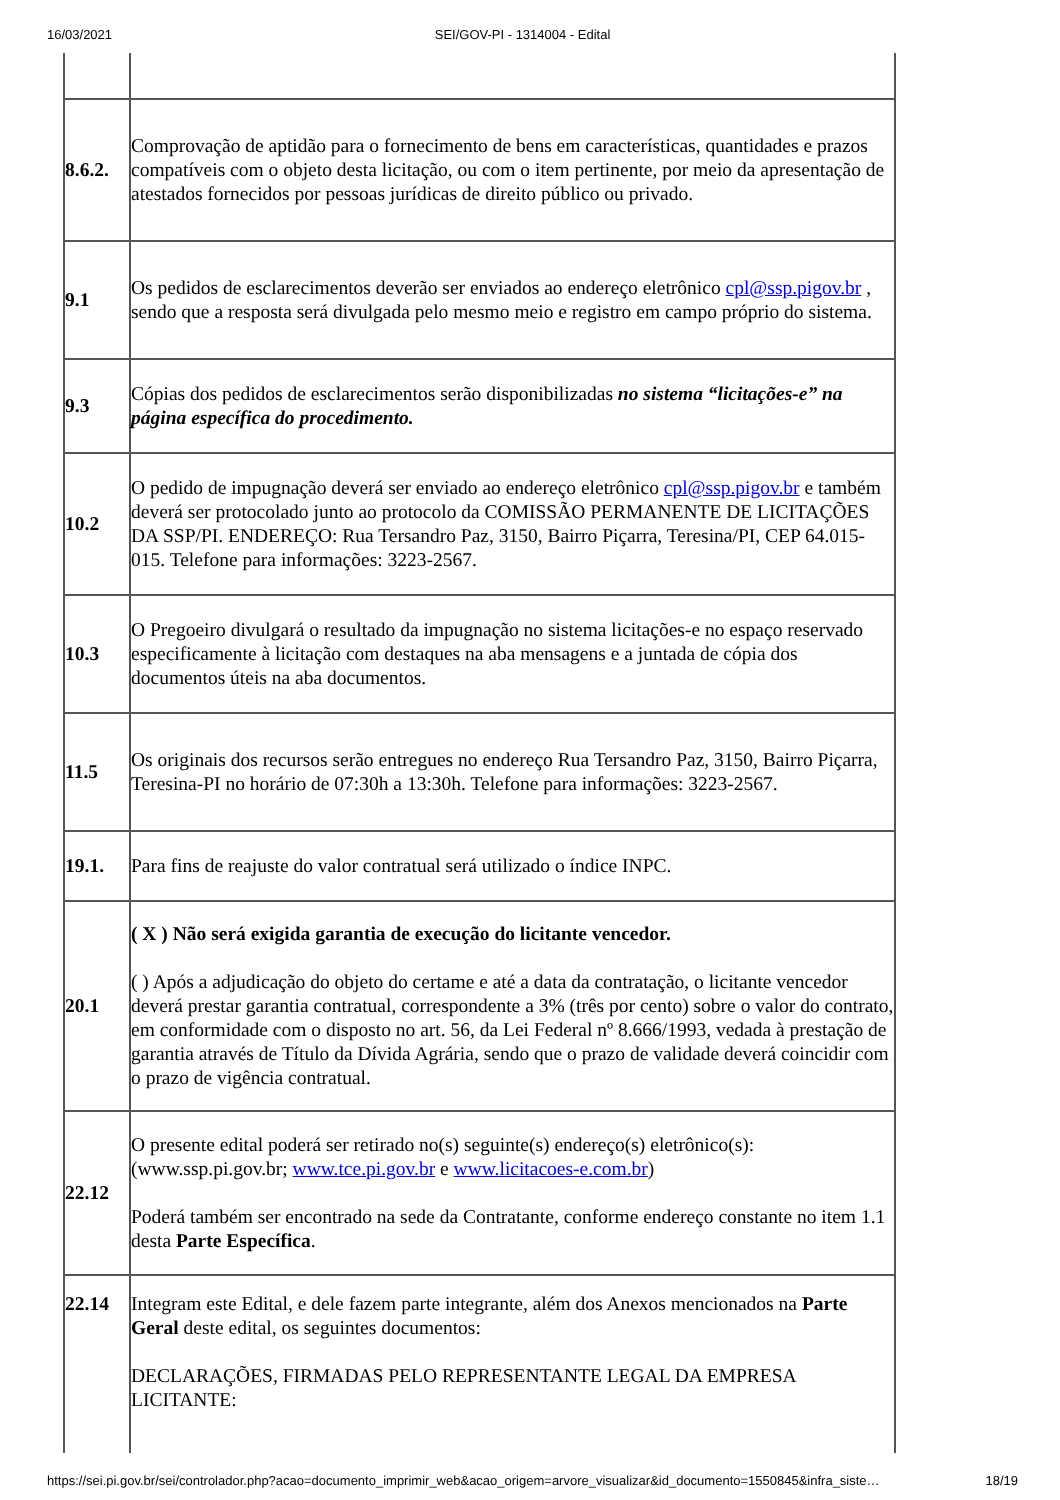16/03/2021 SEI/GOV-PI - 1314004 - Edital
| 8.6.2. | Comprovação de aptidão para o fornecimento de bens em características, quantidades e prazos compatíveis com o objeto desta licitação, ou com o item pertinente, por meio da apresentação de atestados fornecidos por pessoas jurídicas de direito público ou privado. |
| 9.1 | Os pedidos de esclarecimentos deverão ser enviados ao endereço eletrônico cpl@ssp.pigov.br , sendo que a resposta será divulgada pelo mesmo meio e registro em campo próprio do sistema. |
| 9.3 | Cópias dos pedidos de esclarecimentos serão disponibilizadas no sistema “licitações-e” na página específica do procedimento. |
| 10.2 | O pedido de impugnação deverá ser enviado ao endereço eletrônico cpl@ssp.pigov.br e também deverá ser protocolado junto ao protocolo da COMISSÃO PERMANENTE DE LICITAÇÕES DA SSP/PI. ENDEREÇO: Rua Tersandro Paz, 3150, Bairro Piçarra, Teresina/PI, CEP 64.015-015. Telefone para informações: 3223-2567. |
| 10.3 | O Pregoeiro divulgará o resultado da impugnação no sistema licitações-e no espaço reservado especificamente à licitação com destaques na aba mensagens e a juntada de cópia dos documentos úteis na aba documentos. |
| 11.5 | Os originais dos recursos serão entregues no endereço Rua Tersandro Paz, 3150, Bairro Piçarra, Teresina-PI no horário de 07:30h a 13:30h. Telefone para informações: 3223-2567. |
| 19.1. | Para fins de reajuste do valor contratual será utilizado o índice INPC. |
| 20.1 | ( X ) Não será exigida garantia de execução do licitante vencedor. ( ) Após a adjudicação do objeto do certame e até a data da contratação, o licitante vencedor deverá prestar garantia contratual, correspondente a 3% (três por cento) sobre o valor do contrato, em conformidade com o disposto no art. 56, da Lei Federal nº 8.666/1993, vedada à prestação de garantia através de Título da Dívida Agrária, sendo que o prazo de validade deverá coincidir com o prazo de vigência contratual. |
| 22.12 | O presente edital poderá ser retirado no(s) seguinte(s) endereço(s) eletrônico(s): (www.ssp.pi.gov.br; www.tce.pi.gov.br e www.licitacoes-e.com.br ) Poderá também ser encontrado na sede da Contratante, conforme endereço constante no item 1.1 desta Parte Específica . |
| 22.14 | Integram este Edital, e dele fazem parte integrante, além dos Anexos mencionados na Parte Geral deste edital, os seguintes documentos: DECLARAÇÕES, FIRMADAS PELO REPRESENTANTE LEGAL DA EMPRESA LICITANTE: |
https://sei.pi.gov.br/sei/controlador.php?acao=documento_imprimir_web&acao_origem=arvore_visualizar&id_documento=1550845&infra_siste… 18/19